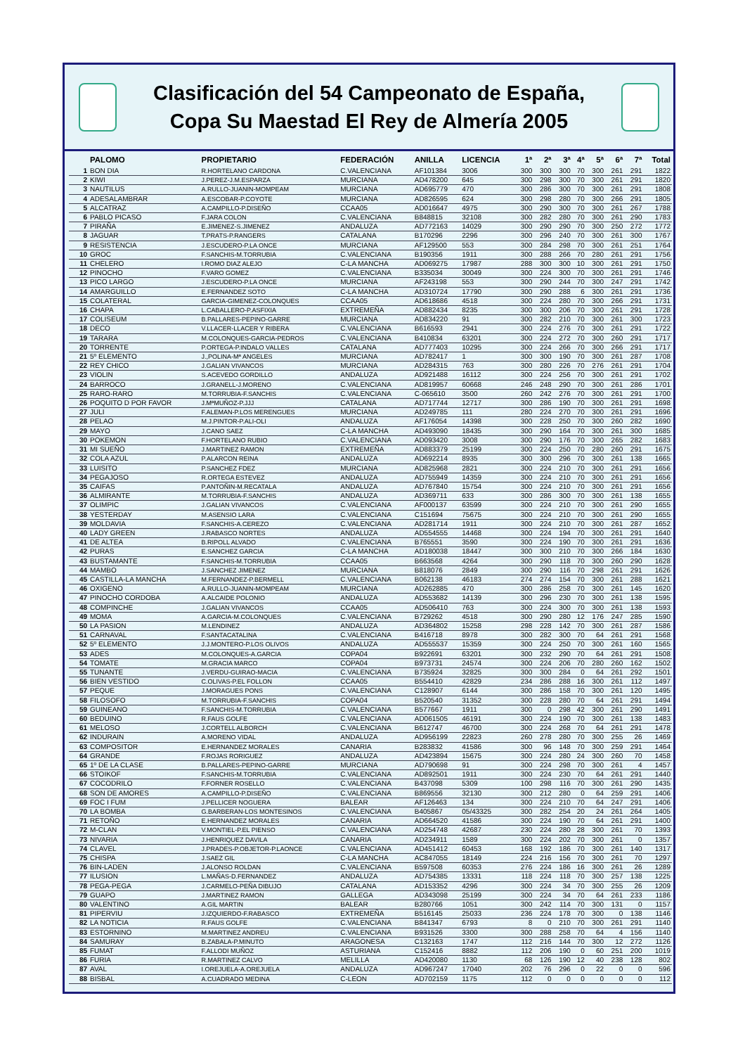Clasificación del 54 Campeonato de España,
Copa Su Maestad El Rey de Almería 2005
| | PALOMO | PROPIETARIO | FEDERACIÓN | ANILLA | LICENCIA | 1ª | 2ª | 3ª | 4ª | 5ª | 6ª | 7ª | Total |
| --- | --- | --- | --- | --- | --- | --- | --- | --- | --- | --- | --- | --- | --- |
| 1 | BON DIA | R.HORTELANO CARDONA | C.VALENCIANA | AF101384 | 3006 | 300 | 300 | 300 | 70 | 300 | 261 | 291 | 1822 |
| 2 | KIWI | J.PEREZ-J.M.ESPARZA | MURCIANA | AD478200 | 645 | 300 | 298 | 300 | 70 | 300 | 261 | 291 | 1820 |
| 3 | NAUTILUS | A.RULLO-JUANIN-MOMPEAM | MURCIANA | AD695779 | 470 | 300 | 286 | 300 | 70 | 300 | 261 | 291 | 1808 |
| 4 | ADESALAMBRAR | A.ESCOBAR-P.COYOTE | MURCIANA | AD826595 | 624 | 300 | 298 | 280 | 70 | 300 | 266 | 291 | 1805 |
| 5 | ALCATRAZ | A.CAMPILLO-P.DISEÑO | CCAA05 | AD016647 | 4975 | 300 | 290 | 300 | 70 | 300 | 261 | 267 | 1788 |
| 6 | PABLO PICASO | F.JARA COLON | C.VALENCIANA | B848815 | 32108 | 300 | 282 | 280 | 70 | 300 | 261 | 290 | 1783 |
| 7 | PIRAÑA | E.JIMENEZ-S.JIMENEZ | ANDALUZA | AD772163 | 14029 | 300 | 290 | 290 | 70 | 300 | 250 | 272 | 1772 |
| 8 | JAGUAR | T.PRATS-P.RANGERS | CATALANA | B170296 | 2296 | 300 | 296 | 240 | 70 | 300 | 261 | 300 | 1767 |
| 9 | RESISTENCIA | J.ESCUDERO-P.LA ONCE | MURCIANA | AF129500 | 553 | 300 | 284 | 298 | 70 | 300 | 261 | 251 | 1764 |
| 10 | GROC | F.SANCHIS-M.TORRUBIA | C.VALENCIANA | B190356 | 1911 | 300 | 288 | 266 | 70 | 280 | 261 | 291 | 1756 |
| 11 | CHELERO | I.ROMO DIAZ ALEJO | C-LA MANCHA | AD069275 | 17987 | 288 | 300 | 300 | 10 | 300 | 261 | 291 | 1750 |
| 12 | PINOCHO | F.VARO GOMEZ | C.VALENCIANA | B335034 | 30049 | 300 | 224 | 300 | 70 | 300 | 261 | 291 | 1746 |
| 13 | PICO LARGO | J.ESCUDERO-P.LA ONCE | MURCIANA | AF243198 | 553 | 300 | 290 | 244 | 70 | 300 | 247 | 291 | 1742 |
| 14 | AMARGUILLO | E.FERNANDEZ SOTO | C-LA MANCHA | AD310724 | 17790 | 300 | 290 | 288 | 6 | 300 | 261 | 291 | 1736 |
| 15 | COLATERAL | GARCIA-GIMENEZ-COLONQUES | CCAA05 | AD618686 | 4518 | 300 | 224 | 280 | 70 | 300 | 266 | 291 | 1731 |
| 16 | CHAPA | L.CABALLERO-P.ASFIXIA | EXTREMEÑA | AD882434 | 8235 | 300 | 300 | 206 | 70 | 300 | 261 | 291 | 1728 |
| 17 | COLISEUM | B.PALLARES-PEPINO-GARRE | MURCIANA | AD834220 | 91 | 300 | 282 | 210 | 70 | 300 | 261 | 300 | 1723 |
| 18 | DECO | V.LLACER-LLACER Y RIBERA | C.VALENCIANA | B616593 | 2941 | 300 | 224 | 276 | 70 | 300 | 261 | 291 | 1722 |
| 19 | TARARA | M.COLONQUES-GARCIA-PEDROS | C.VALENCIANA | B410834 | 63201 | 300 | 224 | 272 | 70 | 300 | 260 | 291 | 1717 |
| 20 | TORRENTE | P.ORTEGA-P.INDALO VALLES | CATALANA | AD777403 | 10295 | 300 | 224 | 266 | 70 | 300 | 266 | 291 | 1717 |
| 21 | 5º ELEMENTO | J.,POLINA-Mª ANGELES | MURCIANA | AD782417 | 1 | 300 | 300 | 190 | 70 | 300 | 261 | 287 | 1708 |
| 22 | REY CHICO | J.GALIAN VIVANCOS | MURCIANA | AD284315 | 763 | 300 | 280 | 226 | 70 | 276 | 261 | 291 | 1704 |
| 23 | VIOLIN | S.ACEVEDO GORDILLO | ANDALUZA | AD921488 | 16112 | 300 | 224 | 256 | 70 | 300 | 261 | 291 | 1702 |
| 24 | BARROCO | J.GRANELL-J.MORENO | C.VALENCIANA | AD819957 | 60668 | 246 | 248 | 290 | 70 | 300 | 261 | 286 | 1701 |
| 25 | RARO-RARO | M.TORRUBIA-F.SANCHIS | C.VALENCIANA | C-065610 | 3500 | 260 | 242 | 276 | 70 | 300 | 261 | 291 | 1700 |
| 26 | POQUITO D POR FAVOR | J.MªMUÑOZ-P.JJJ | CATALANA | AD717744 | 12717 | 300 | 286 | 190 | 70 | 300 | 261 | 291 | 1698 |
| 27 | JULI | F.ALEMAN-P.LOS MERENGUES | MURCIANA | AD249785 | 111 | 280 | 224 | 270 | 70 | 300 | 261 | 291 | 1696 |
| 28 | PELAO | M.J.PINTOR-P.ALI-OLI | ANDALUZA | AF176054 | 14398 | 300 | 228 | 250 | 70 | 300 | 260 | 282 | 1690 |
| 29 | MAYO | J.CANO SAEZ | C-LA MANCHA | AD493090 | 18435 | 300 | 290 | 164 | 70 | 300 | 261 | 300 | 1685 |
| 30 | POKEMON | F.HORTELANO RUBIO | C.VALENCIANA | AD093420 | 3008 | 300 | 290 | 176 | 70 | 300 | 265 | 282 | 1683 |
| 31 | MI SUEÑO | J.MARTINEZ RAMON | EXTREMEÑA | AD883379 | 25199 | 300 | 224 | 250 | 70 | 280 | 260 | 291 | 1675 |
| 32 | COLA AZUL | P.ALARCON REINA | ANDALUZA | AD692214 | 8935 | 300 | 300 | 296 | 70 | 300 | 261 | 138 | 1665 |
| 33 | LUISITO | P.SANCHEZ FDEZ | MURCIANA | AD825968 | 2821 | 300 | 224 | 210 | 70 | 300 | 261 | 291 | 1656 |
| 34 | PEGAJOSO | R.ORTEGA ESTEVEZ | ANDALUZA | AD755949 | 14359 | 300 | 224 | 210 | 70 | 300 | 261 | 291 | 1656 |
| 35 | CAIFAS | P.ANTOÑIN-M.RECATALA | ANDALUZA | AD767840 | 15754 | 300 | 224 | 210 | 70 | 300 | 261 | 291 | 1656 |
| 36 | ALMIRANTE | M.TORRUBIA-F.SANCHIS | ANDALUZA | AD369711 | 633 | 300 | 286 | 300 | 70 | 300 | 261 | 138 | 1655 |
| 37 | OLIMPIC | J.GALIAN VIVANCOS | C.VALENCIANA | AF000137 | 63599 | 300 | 224 | 210 | 70 | 300 | 261 | 290 | 1655 |
| 38 | YESTERDAY | M.ASENSIO LARA | C.VALENCIANA | C151694 | 75675 | 300 | 224 | 210 | 70 | 300 | 261 | 290 | 1655 |
| 39 | MOLDAVIA | F.SANCHIS-A.CEREZO | C.VALENCIANA | AD281714 | 1911 | 300 | 224 | 210 | 70 | 300 | 261 | 287 | 1652 |
| 40 | LADY GREEN | J.RABASCO NORTES | ANDALUZA | AD554555 | 14468 | 300 | 224 | 194 | 70 | 300 | 261 | 291 | 1640 |
| 41 | DE ALTEA | B.RIPOLL ALVADO | C.VALENCIANA | B765551 | 3590 | 300 | 224 | 190 | 70 | 300 | 261 | 291 | 1636 |
| 42 | PURAS | E.SANCHEZ GARCIA | C-LA MANCHA | AD180038 | 18447 | 300 | 300 | 210 | 70 | 300 | 266 | 184 | 1630 |
| 43 | BUSTAMANTE | F.SANCHIS-M.TORRUBIA | CCAA05 | B663568 | 4264 | 300 | 290 | 118 | 70 | 300 | 260 | 290 | 1628 |
| 44 | MAMBO | J.SANCHEZ JIMENEZ | MURCIANA | B818076 | 2849 | 300 | 290 | 116 | 70 | 298 | 261 | 291 | 1626 |
| 45 | CASTILLA-LA MANCHA | M.FERNANDEZ-P.BERMELL | C.VALENCIANA | B062138 | 46183 | 274 | 274 | 154 | 70 | 300 | 261 | 288 | 1621 |
| 46 | OXIGENO | A.RULLO-JUANIN-MOMPEAM | MURCIANA | AD262885 | 470 | 300 | 286 | 258 | 70 | 300 | 261 | 145 | 1620 |
| 47 | PINOCHO CORDOBA | A.ALCAIDE POLONIO | ANDALUZA | AD553682 | 14139 | 300 | 296 | 230 | 70 | 300 | 261 | 138 | 1595 |
| 48 | COMPINCHE | J.GALIAN VIVANCOS | CCAA05 | AD506410 | 763 | 300 | 224 | 300 | 70 | 300 | 261 | 138 | 1593 |
| 49 | MOMA | A.GARCIA-M.COLONQUES | C.VALENCIANA | B729262 | 4518 | 300 | 290 | 280 | 12 | 176 | 247 | 285 | 1590 |
| 50 | LA PASION | M.LENDINEZ | ANDALUZA | AD364802 | 15258 | 298 | 228 | 142 | 70 | 300 | 261 | 287 | 1586 |
| 51 | CARNAVAL | F.SANTACATALINA | C.VALENCIANA | B416718 | 8978 | 300 | 282 | 300 | 70 | 64 | 261 | 291 | 1568 |
| 52 | 5º ELEMENTO | J.J.MONTERO-P.LOS OLIVOS | ANDALUZA | AD555537 | 15359 | 300 | 224 | 250 | 70 | 300 | 261 | 160 | 1565 |
| 53 | ADES | M.COLONQUES-A.GARCIA | COPA04 | B922691 | 63201 | 300 | 232 | 290 | 70 | 64 | 261 | 291 | 1508 |
| 54 | TOMATE | M.GRACIA MARCO | COPA04 | B973731 | 24574 | 300 | 224 | 206 | 70 | 280 | 260 | 162 | 1502 |
| 55 | TUNANTE | J.VERDU-GUIRAO-MACIA | C.VALENCIANA | B735924 | 32825 | 300 | 300 | 284 | 0 | 64 | 261 | 292 | 1501 |
| 56 | BIEN VESTIDO | C.OLIVAS-P.EL FOLLON | CCAA05 | B554410 | 42829 | 234 | 286 | 288 | 16 | 300 | 261 | 112 | 1497 |
| 57 | PEQUE | J.MORAGUES PONS | C.VALENCIANA | C128907 | 6144 | 300 | 286 | 158 | 70 | 300 | 261 | 120 | 1495 |
| 58 | FILOSOFO | M.TORRUBIA-F.SANCHIS | COPA04 | B520540 | 31352 | 300 | 228 | 280 | 70 | 64 | 261 | 291 | 1494 |
| 59 | GUINEANO | F.SANCHIS-M.TORRUBIA | C.VALENCIANA | B577667 | 1911 | 300 | 0 | 298 | 42 | 300 | 261 | 290 | 1491 |
| 60 | BEDUINO | R.FAUS GOLFE | C.VALENCIANA | AD061505 | 46191 | 300 | 224 | 190 | 70 | 300 | 261 | 138 | 1483 |
| 61 | MELOSO | J.CORTELL ALBORCH | C.VALENCIANA | B612747 | 46700 | 300 | 224 | 268 | 70 | 64 | 261 | 291 | 1478 |
| 62 | INDURAIN | A.MORENO VIDAL | ANDALUZA | AD956199 | 22823 | 260 | 278 | 280 | 70 | 300 | 255 | 26 | 1469 |
| 63 | COMPOSITOR | E.HERNANDEZ MORALES | CANARIA | B283832 | 41586 | 300 | 96 | 148 | 70 | 300 | 259 | 291 | 1464 |
| 64 | GRANDE | F.ROJAS RORIGUEZ | ANDALUZA | AD423894 | 15675 | 300 | 224 | 280 | 24 | 300 | 260 | 70 | 1458 |
| 65 | 1º DE LA CLASE | B.PALLARES-PEPINO-GARRE | MURCIANA | AD790698 | 91 | 300 | 224 | 298 | 70 | 300 | 261 | 4 | 1457 |
| 66 | STOIKOF | F.SANCHIS-M.TORRUBIA | C.VALENCIANA | AD892501 | 1911 | 300 | 224 | 230 | 70 | 64 | 261 | 291 | 1440 |
| 67 | COCODRILO | F.FORNER ROSELLO | C.VALENCIANA | B437098 | 5309 | 100 | 298 | 116 | 70 | 300 | 261 | 290 | 1435 |
| 68 | SON DE AMORES | A.CAMPILLO-P.DISEÑO | C.VALENCIANA | B869556 | 32130 | 300 | 212 | 280 | 0 | 64 | 259 | 291 | 1406 |
| 69 | FOC I FUM | J.PELLICER NOGUERA | BALEAR | AF126463 | 134 | 300 | 224 | 210 | 70 | 64 | 247 | 291 | 1406 |
| 70 | LA BOMBA | G.BARBERAN-LOS MONTESINOS | C.VALENCIANA | B405867 | 05/43325 | 300 | 282 | 254 | 20 | 24 | 261 | 264 | 1405 |
| 71 | RETOÑO | E.HERNANDEZ MORALES | CANARIA | AD664520 | 41586 | 300 | 224 | 190 | 70 | 64 | 261 | 291 | 1400 |
| 72 | M-CLAN | V.MONTIEL-P.EL PIENSO | C.VALENCIANA | AD254748 | 42687 | 230 | 224 | 280 | 28 | 300 | 261 | 70 | 1393 |
| 73 | NIVARIA | J.HENRIQUEZ DAVILA | CANARIA | AD234911 | 1589 | 300 | 224 | 202 | 70 | 300 | 261 | 0 | 1357 |
| 74 | CLAVEL | J.PRADES-P.OBJETOR-P.LAONCE | C.VALENCIANA | AD451412 | 60453 | 168 | 192 | 186 | 70 | 300 | 261 | 140 | 1317 |
| 75 | CHISPA | J.SAEZ GIL | C-LA MANCHA | AC847055 | 18149 | 224 | 216 | 156 | 70 | 300 | 261 | 70 | 1297 |
| 76 | BIN-LADEN | J.ALONSO ROLDAN | C.VALENCIANA | B597508 | 60353 | 276 | 224 | 186 | 16 | 300 | 261 | 26 | 1289 |
| 77 | ILUSION | L.MAÑAS-D.FERNANDEZ | ANDALUZA | AD754385 | 13331 | 118 | 224 | 118 | 70 | 300 | 257 | 138 | 1225 |
| 78 | PEGA-PEGA | J.CARMELO-PEÑA DIBUJO | CATALANA | AD153352 | 4296 | 300 | 224 | 34 | 70 | 300 | 255 | 26 | 1209 |
| 79 | GUAPO | J.MARTINEZ RAMON | GALLEGA | AD343098 | 25199 | 300 | 224 | 34 | 70 | 64 | 261 | 233 | 1186 |
| 80 | VALENTINO | A.GIL MARTIN | BALEAR | B280766 | 1051 | 300 | 242 | 114 | 70 | 300 | 131 | 0 | 1157 |
| 81 | PIPERVIU | J.IZQUIERDO-F.RABASCO | EXTREMEÑA | B516145 | 25033 | 236 | 224 | 178 | 70 | 300 | 0 | 138 | 1146 |
| 82 | LA NOTICIA | R.FAUS GOLFE | C.VALENCIANA | B841347 | 6793 | 8 | 0 | 210 | 70 | 300 | 261 | 291 | 1140 |
| 83 | ESTORNINO | M.MARTINEZ ANDREU | C.VALENCIANA | B931526 | 3300 | 300 | 288 | 258 | 70 | 64 | 4 | 156 | 1140 |
| 84 | SAMURAY | B.ZABALA-P.MINUTO | ARAGONESA | C132163 | 1747 | 112 | 216 | 144 | 70 | 300 | 12 | 272 | 1126 |
| 85 | FUMAT | F.ALLODI MUÑOZ | ASTURIANA | C152416 | 8882 | 112 | 206 | 190 | 0 | 60 | 251 | 200 | 1019 |
| 86 | FURIA | R.MARTINEZ CALVO | MELILLA | AD420080 | 1130 | 68 | 126 | 190 | 12 | 40 | 238 | 128 | 802 |
| 87 | AVAL | I.OREJUELA-A.OREJUELA | ANDALUZA | AD967247 | 17040 | 202 | 76 | 296 | 0 | 22 | 0 | 0 | 596 |
| 88 | BISBAL | A.CUADRADO MEDINA | C-LEON | AD702159 | 1175 | 112 | 0 | 0 | 0 | 0 | 0 | 0 | 112 |